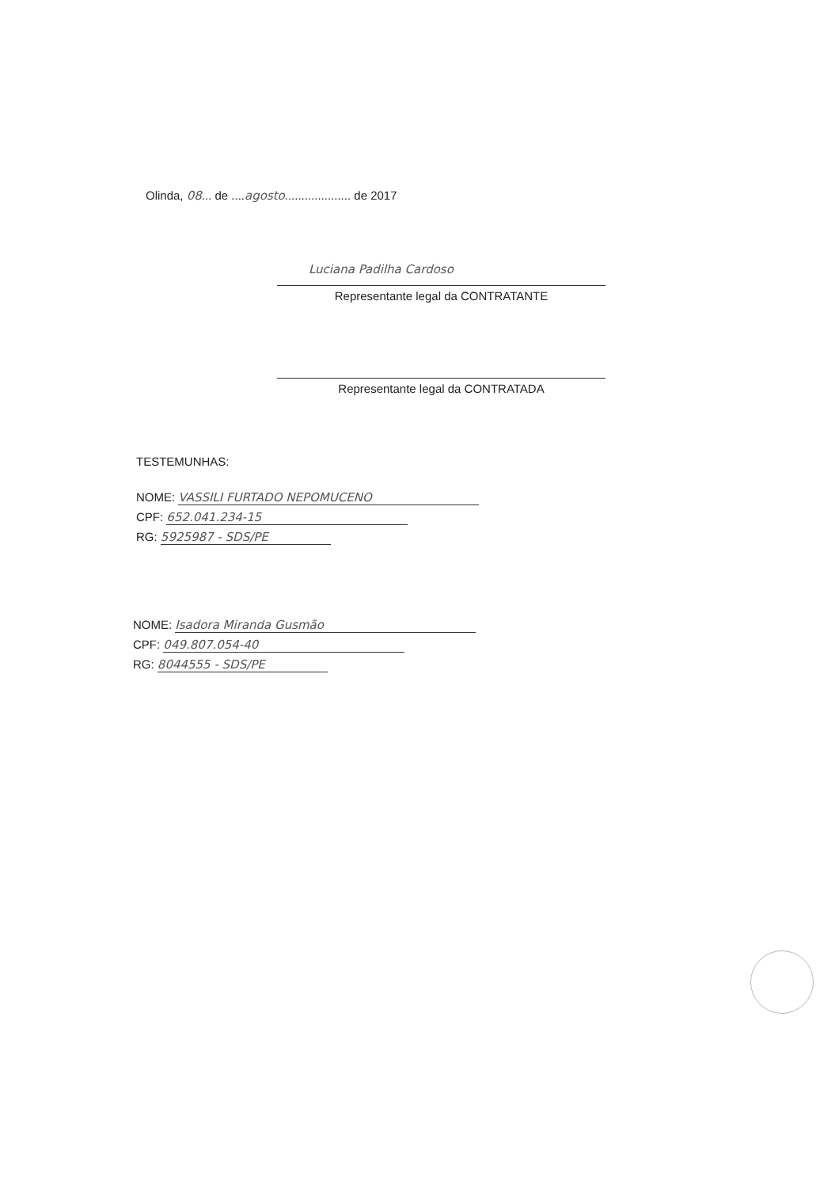Olinda, 08... de ....agosto.................... de 2017
Luciana Padilha Cardoso
Representante legal da CONTRATANTE
Representante legal da CONTRATADA
TESTEMUNHAS:
NOME: VASSILI FURTADO NEPOMUCENO
CPF: 652.041.234-15
RG: 5925987 - SDS/PE
NOME: Isadora Miranda Gusmão
CPF: 049.807.054-40
RG: 8044555 - SDS/PE